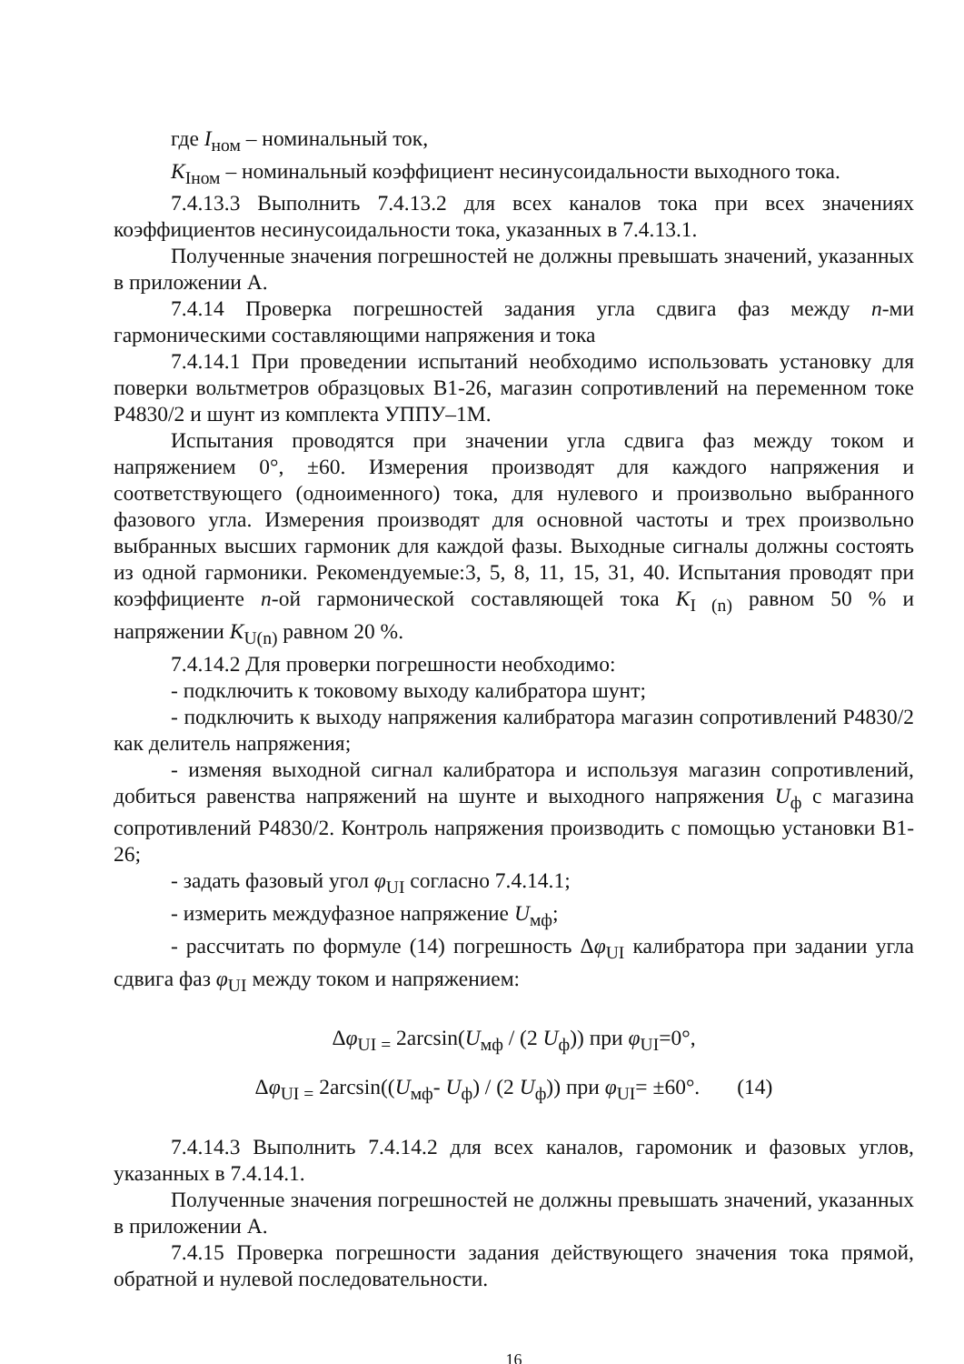где I<sub>ном</sub> – номинальный ток,
K<sub>Iном</sub> – номинальный коэффициент несинусоидальности выходного тока.
7.4.13.3 Выполнить 7.4.13.2 для всех каналов тока при всех значениях коэффициентов несинусоидальности тока, указанных в 7.4.13.1.
Полученные значения погрешностей не должны превышать значений, указанных в приложении А.
7.4.14 Проверка погрешностей задания угла сдвига фаз между n-ми гармоническими составляющими напряжения и тока
7.4.14.1 При проведении испытаний необходимо использовать установку для поверки вольтметров образцовых В1-26, магазин сопротивлений на переменном токе Р4830/2 и шунт из комплекта УППУ–1М.
Испытания проводятся при значении угла сдвига фаз между током и напряжением 0°, ±60. Измерения производят для каждого напряжения и соответствующего (одноименного) тока, для нулевого и произвольно выбранного фазового угла. Измерения производят для основной частоты и трех произвольно выбранных высших гармоник для каждой фазы. Выходные сигналы должны состоять из одной гармоники. Рекомендуемые:3, 5, 8, 11, 15, 31, 40. Испытания проводят при коэффициенте n-ой гармонической составляющей тока K<sub>I (n)</sub> равном 50 % и напряжении K<sub>U(n)</sub> равном 20 %.
7.4.14.2 Для проверки погрешности необходимо:
- подключить к токовому выходу калибратора шунт;
- подключить к выходу напряжения калибратора магазин сопротивлений Р4830/2 как делитель напряжения;
- изменяя выходной сигнал калибратора и используя магазин сопротивлений, добиться равенства напряжений на шунте и выходного напряжения U<sub>ф</sub> с магазина сопротивлений Р4830/2. Контроль напряжения производить с помощью установки В1-26;
- задать фазовый угол φ<sub>UI</sub> согласно 7.4.14.1;
- измерить междуфазное напряжение U<sub>мф</sub>;
- рассчитать по формуле (14) погрешность Δφ<sub>UI</sub> калибратора при задании угла сдвига фаз φ<sub>UI</sub> между током и напряжением:
Δφ<sub>UI =</sub> 2arcsin(U<sub>мф</sub> / (2 U<sub>ф</sub>)) при φ<sub>UI</sub>=0°,
Δφ<sub>UI =</sub> 2arcsin((U<sub>мф</sub>- U<sub>ф</sub>) / (2 U<sub>ф</sub>)) при φ<sub>UI</sub>= ±60°. (14)
7.4.14.3 Выполнить 7.4.14.2 для всех каналов, гаромоник и фазовых углов, указанных в 7.4.14.1.
Полученные значения погрешностей не должны превышать значений, указанных в приложении А.
7.4.15 Проверка погрешности задания действующего значения тока прямой, обратной и нулевой последовательности.
16